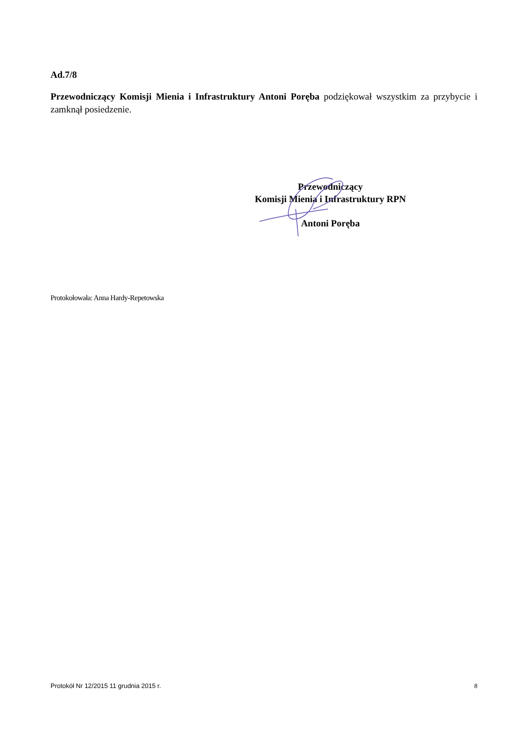Ad.7/8
Przewodniczący Komisji Mienia i Infrastruktury Antoni Poręba podziękował wszystkim za przybycie i zamknął posiedzenie.
Przewodniczący
Komisji Mienia i Infrastruktury RPN
Antoni Poręba
Protokołowała: Anna Hardy-Repetowska
Protokół Nr 12/2015 11 grudnia 2015 r. 8